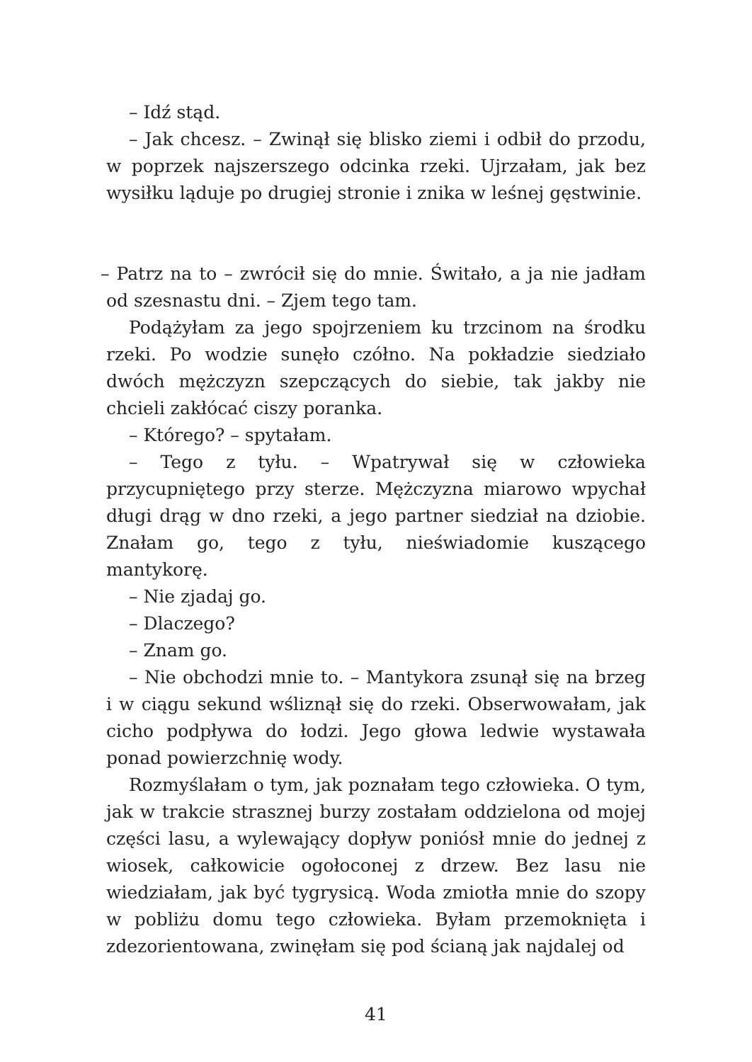– Idź stąd.
– Jak chcesz. – Zwinął się blisko ziemi i odbił do przodu, w poprzek najszerszego odcinka rzeki. Ujrzałam, jak bez wysiłku ląduje po drugiej stronie i znika w leśnej gęstwinie.
– Patrz na to – zwrócił się do mnie. Świtało, a ja nie jadłam od szesnastu dni. – Zjem tego tam.
Podążyłam za jego spojrzeniem ku trzcinom na środku rzeki. Po wodzie sunęło czółno. Na pokładzie siedziało dwóch mężczyzn szepczących do siebie, tak jakby nie chcieli zakłócać ciszy poranka.
– Którego? – spytałam.
– Tego z tyłu. – Wpatrywał się w człowieka przycupniętego przy sterze. Mężczyzna miarowo wpychał długi drąg w dno rzeki, a jego partner siedział na dziobie. Znałam go, tego z tyłu, nieświadomie kuszącego mantykorę.
– Nie zjadaj go.
– Dlaczego?
– Znam go.
– Nie obchodzi mnie to. – Mantykora zsunął się na brzeg i w ciągu sekund wśliznął się do rzeki. Obserwowałam, jak cicho podpływa do łodzi. Jego głowa ledwie wystawała ponad powierzchnię wody.
Rozmyślałam o tym, jak poznałam tego człowieka. O tym, jak w trakcie strasznej burzy zostałam oddzielona od mojej części lasu, a wylewający dopływ poniósł mnie do jednej z wiosek, całkowicie ogołoconej z drzew. Bez lasu nie wiedziałam, jak być tygrysicą. Woda zmiotła mnie do szopy w pobliżu domu tego człowieka. Byłam przemoknięta i zdezorientowana, zwinęłam się pod ścianą jak najdalej od
41